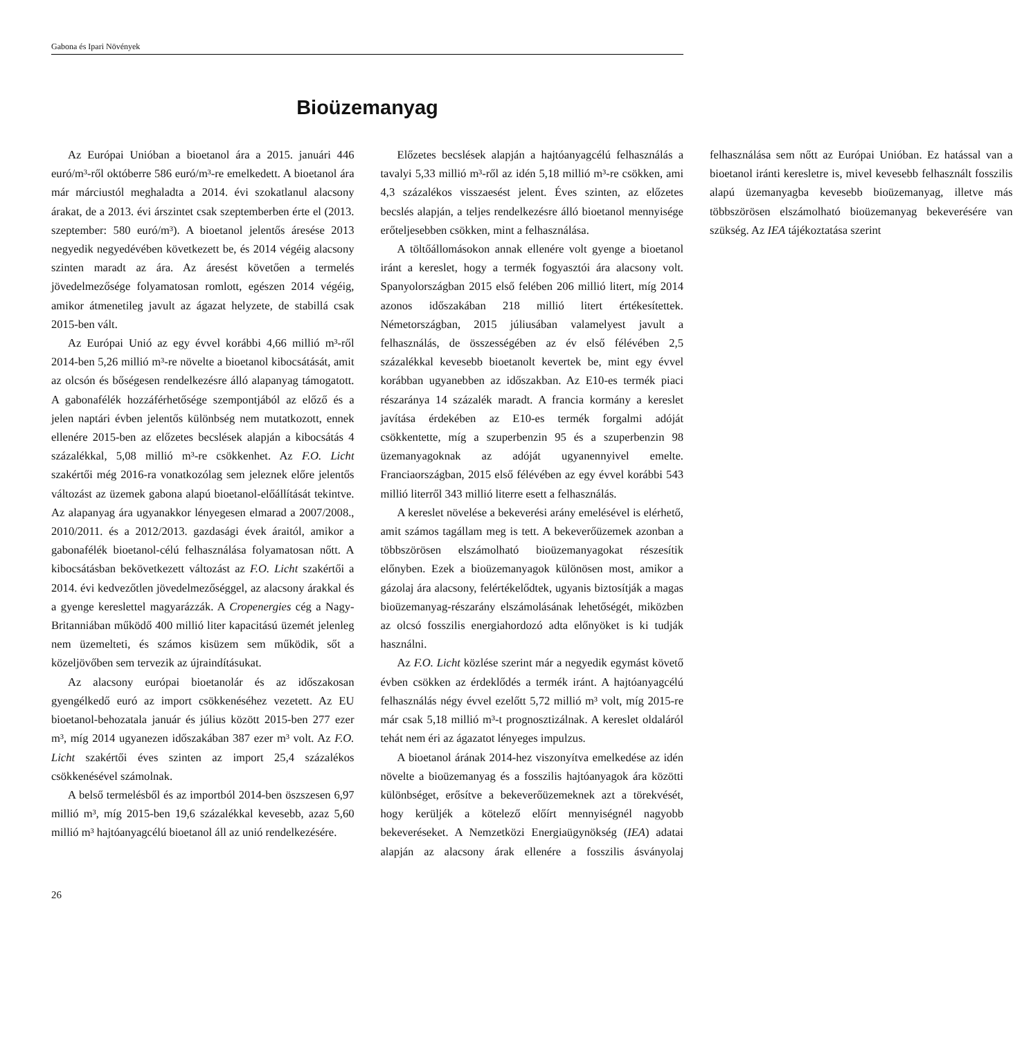Gabona és Ipari Növények
Bioüzemanyag
Az Európai Unióban a bioetanol ára a 2015. januári 446 euró/m³-ről októberre 586 euró/m³-re emelkedett. A bioetanol ára már márciustól meghaladta a 2014. évi szokatlanul alacsony árakat, de a 2013. évi árszintet csak szeptemberben érte el (2013. szeptember: 580 euró/m³). A bioetanol jelentős áresése 2013 negyedik negyedévében következett be, és 2014 végéig alacsony szinten maradt az ára. Az áresést követően a termelés jövedelmezősége folyamatosan romlott, egészen 2014 végéig, amikor átmenetileg javult az ágazat helyzete, de stabillá csak 2015-ben vált.
Az Európai Unió az egy évvel korábbi 4,66 millió m³-ről 2014-ben 5,26 millió m³-re növelte a bioetanol kibocsátását, amit az olcsón és bőségesen rendelkezésre álló alapanyag támogatott. A gabonafélék hozzáférhetősége szempontjából az előző és a jelen naptári évben jelentős különbség nem mutatkozott, ennek ellenére 2015-ben az előzetes becslések alapján a kibocsátás 4 százalékkal, 5,08 millió m³-re csökkenhet. Az F.O. Licht szakértői még 2016-ra vonatkozólag sem jeleznek előre jelentős változást az üzemek gabona alapú bioetanol-előállítását tekintve. Az alapanyag ára ugyanakkor lényegesen elmarad a 2007/2008., 2010/2011. és a 2012/2013. gazdasági évek áraitól, amikor a gabonafélék bioetanol-célú felhasználása folyamatosan nőtt. A kibocsátásban bekövetkezett változást az F.O. Licht szakértői a 2014. évi kedvezőtlen jövedelmezőséggel, az alacsony árakkal és a gyenge kereslettel magyarázzák. A Cropenergies cég a Nagy-Britanniában működő 400 millió liter kapacitású üzemét jelenleg nem üzemelteti, és számos kisüzem sem működik, sőt a közeljövőben sem tervezik az újraindításukat.
Az alacsony európai bioetanolár és az időszakosan gyengélkedő euró az import csökkenéséhez vezetett. Az EU bioetanol-behozatala január és július között 2015-ben 277 ezer m³, míg 2014 ugyanezen időszakában 387 ezer m³ volt. Az F.O. Licht szakértői éves szinten az import 25,4 százalékos csökkenésével számolnak.
A belső termelésből és az importból 2014-ben öszszesen 6,97 millió m³, míg 2015-ben 19,6 százalékkal kevesebb, azaz 5,60 millió m³ hajtóanyagcélú bioetanol áll az unió rendelkezésére.
Előzetes becslések alapján a hajtóanyagcélú felhasználás a tavalyi 5,33 millió m³-ről az idén 5,18 millió m³-re csökken, ami 4,3 százalékos visszaesést jelent. Éves szinten, az előzetes becslés alapján, a teljes rendelkezésre álló bioetanol mennyisége erőteljesebben csökken, mint a felhasználása.
A töltőállomásokon annak ellenére volt gyenge a bioetanol iránt a kereslet, hogy a termék fogyasztói ára alacsony volt. Spanyolországban 2015 első felében 206 millió litert, míg 2014 azonos időszakában 218 millió litert értékesítettek. Németországban, 2015 júliusában valamelyest javult a felhasználás, de összességében az év első félévében 2,5 százalékkal kevesebb bioetanolt kevertek be, mint egy évvel korábban ugyanebben az időszakban. Az E10-es termék piaci részaránya 14 százalék maradt. A francia kormány a kereslet javítása érdekében az E10-es termék forgalmi adóját csökkentette, míg a szuperbenzin 95 és a szuperbenzin 98 üzemanyagoknak az adóját ugyanennyivel emelte. Franciaországban, 2015 első félévében az egy évvel korábbi 543 millió literről 343 millió literre esett a felhasználás.
A kereslet növelése a bekeverési arány emelésével is elérhető, amit számos tagállam meg is tett. A bekeverőüzemek azonban a többszörösen elszámolható bioüzemanyagokat részesítik előnyben. Ezek a bioüzemanyagok különösen most, amikor a gázolaj ára alacsony, felértékelődtek, ugyanis biztosítják a magas bioüzemanyag-részarány elszámolásának lehetőségét, miközben az olcsó fosszilis energiahordozó adta előnyöket is ki tudják használni.
Az F.O. Licht közlése szerint már a negyedik egymást követő évben csökken az érdeklődés a termék iránt. A hajtóanyagcélú felhasználás négy évvel ezelőtt 5,72 millió m³ volt, míg 2015-re már csak 5,18 millió m³-t prognosztizálnak. A kereslet oldaláról tehát nem éri az ágazatot lényeges impulzus.
A bioetanol árának 2014-hez viszonyítva emelkedése az idén növelte a bioüzemanyag és a fosszilis hajtóanyagok ára közötti különbséget, erősítve a bekeverőüzemeknek azt a törekvését, hogy kerüljék a kötelező előírt mennyiségnél nagyobb bekeveréseket. A Nemzetközi Energiaügynökség (IEA) adatai alapján az alacsony árak ellenére a fosszilis ásványolaj felhasználása sem nőtt az Európai Unióban. Ez hatással van a bioetanol iránti keresletre is, mivel kevesebb felhasznált fosszilis alapú üzemanyagba kevesebb bioüzemanyag, illetve más többszörösen elszámolható bioüzemanyag bekeverésére van szükség. Az IEA tájékoztatása szerint
26